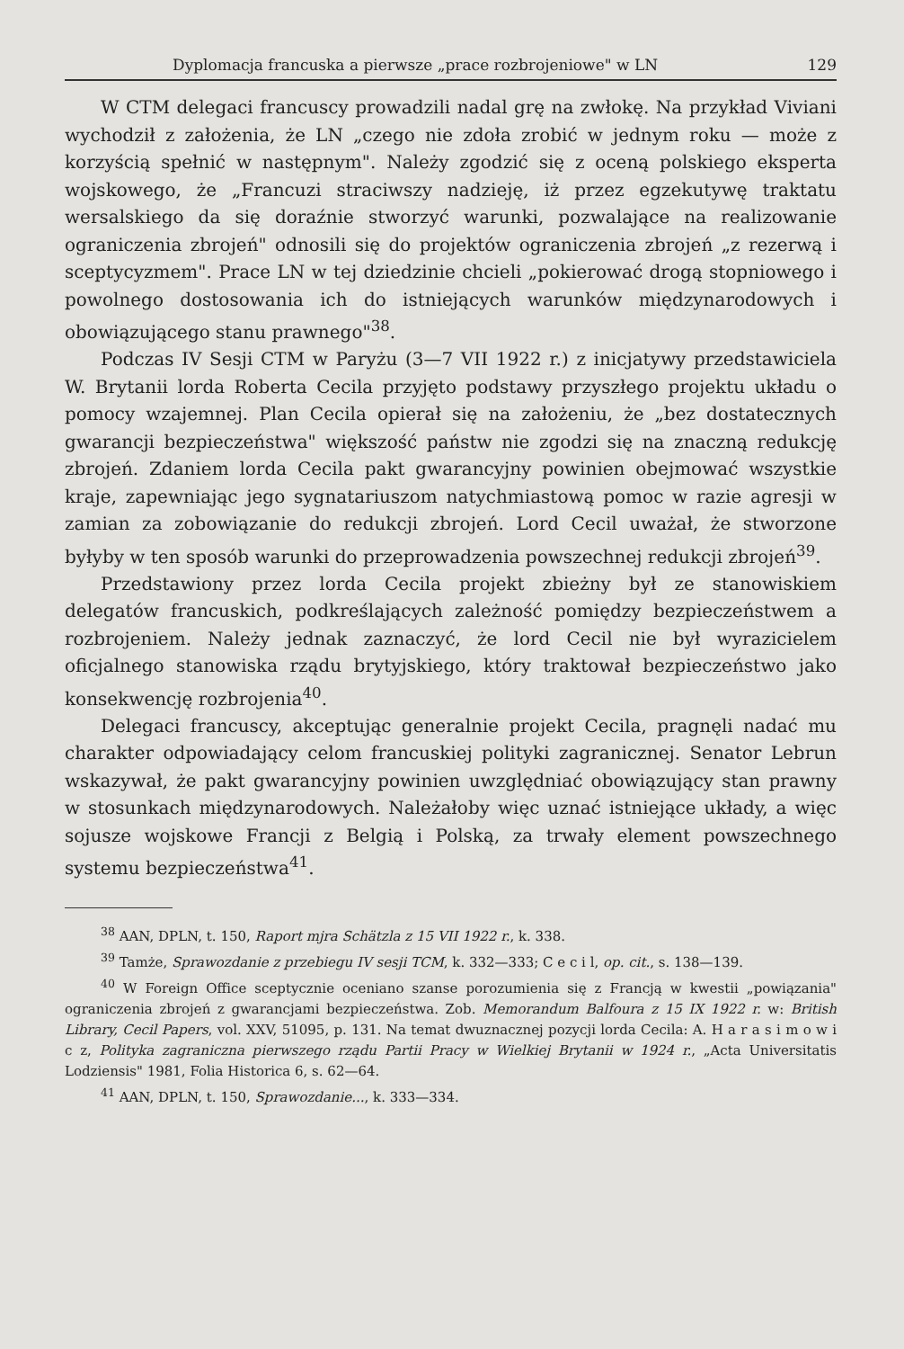Dyplomacja francuska a pierwsze „prace rozbrojeniowe" w LN 129
W CTM delegaci francuscy prowadzili nadal grę na zwłokę. Na przykład Viviani wychodził z założenia, że LN „czego nie zdoła zrobić w jednym roku — może z korzyścią spełnić w następnym". Należy zgodzić się z oceną polskiego eksperta wojskowego, że „Francuzi straciwszy nadzieję, iż przez egzekutywę traktatu wersalskiego da się doraźnie stworzyć warunki, pozwalające na realizowanie ograniczenia zbrojeń" odnosili się do projektów ograniczenia zbrojeń „z rezerwą i sceptycyzmem". Prace LN w tej dziedzinie chcieli „pokierować drogą stopniowego i powolnego dostosowania ich do istniejących warunków międzynarodowych i obowiązującego stanu prawnego"<sup>38</sup>.
Podczas IV Sesji CTM w Paryżu (3—7 VII 1922 r.) z inicjatywy przedstawiciela W. Brytanii lorda Roberta Cecila przyjęto podstawy przyszłego projektu układu o pomocy wzajemnej. Plan Cecila opierał się na założeniu, że „bez dostatecznych gwarancji bezpieczeństwa" większość państw nie zgodzi się na znaczną redukcję zbrojeń. Zdaniem lorda Cecila pakt gwarancyjny powinien obejmować wszystkie kraje, zapewniając jego sygnatariuszom natychmiastową pomoc w razie agresji w zamian za zobowiązanie do redukcji zbrojeń. Lord Cecil uważał, że stworzone byłyby w ten sposób warunki do przeprowadzenia powszechnej redukcji zbrojeń<sup>39</sup>.
Przedstawiony przez lorda Cecila projekt zbieżny był ze stanowiskiem delegatów francuskich, podkreślających zależność pomiędzy bezpieczeństwem a rozbrojeniem. Należy jednak zaznaczyć, że lord Cecil nie był wyrazicielem oficjalnego stanowiska rządu brytyjskiego, który traktował bezpieczeństwo jako konsekwencję rozbrojenia<sup>40</sup>.
Delegaci francuscy, akceptując generalnie projekt Cecila, pragnęli nadać mu charakter odpowiadający celom francuskiej polityki zagranicznej. Senator Lebrun wskazywał, że pakt gwarancyjny powinien uwzględniać obowiązujący stan prawny w stosunkach międzynarodowych. Należałoby więc uznać istniejące układy, a więc sojusze wojskowe Francji z Belgią i Polską, za trwały element powszechnego systemu bezpieczeństwa<sup>41</sup>.
<sup>38</sup> AAN, DPLN, t. 150, Raport mjra Schätzla z 15 VII 1922 r., k. 338.
<sup>39</sup> Tamże, Sprawozdanie z przebiegu IV sesji TCM, k. 332—333; C e c i l, op. cit., s. 138—139.
<sup>40</sup> W Foreign Office sceptycznie oceniano szanse porozumienia się z Francją w kwestii „powiązania" ograniczenia zbrojeń z gwarancjami bezpieczeństwa. Zob. Memorandum Balfoura z 15 IX 1922 r. w: British Library, Cecil Papers, vol. XXV, 51095, p. 131. Na temat dwuznacznej pozycji lorda Cecila: A. H a r a s i m o w i c z, Polityka zagraniczna pierwszego rządu Partii Pracy w Wielkiej Brytanii w 1924 r., „Acta Universitatis Lodziensis" 1981, Folia Historica 6, s. 62—64.
<sup>41</sup> AAN, DPLN, t. 150, Sprawozdanie..., k. 333—334.